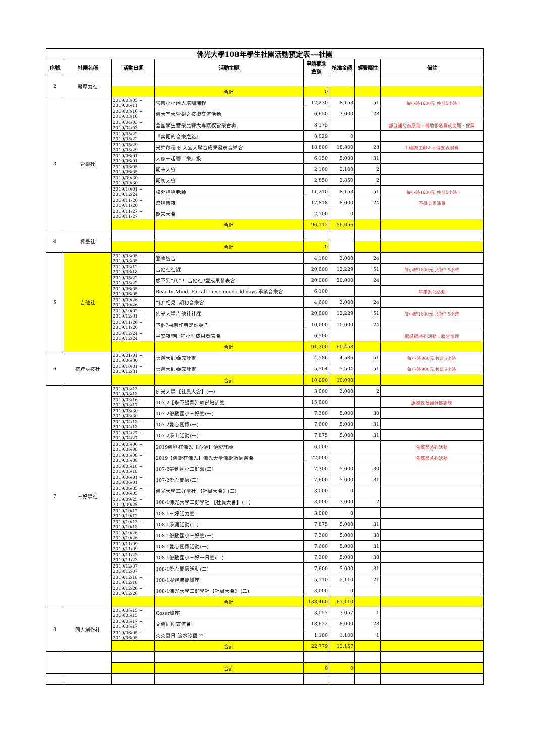| 佛光大學108年學生社團活動預定表---社團 | | | | | | | |
| 序號 | 社團名稱 | 活動日期 | 活動主題 | 申請補助金額 | 核准金額 | 經費屬性 | 備註 |
| 2 | 薪原力社 | | | | | | |
| | | | 合計 | 0 | | | |
| 3 | 管樂社 | 2019/03/05 ~ 2019/06/11 | 管樂小小達人培訓課程 | 12,230 | 8,153 | 51 | 每小時1600元,共計5小時 |
| | | 2019/03/16 ~ 2019/03/16 | 佛大宜大管樂之技術交流活動 | 6,650 | 3,000 | 28 | |
| | | 2019/04/03 ~ 2019/04/03 | 全國學生音樂比賽大專院校管樂合奏 | 8,175 | | | 部分補助為原則，補助報名費或交通、保險 |
| | | 2019/05/22 ~ 2019/05/22 | 『奕翔的音樂之路』 | 8,029 | 0 | | |
| | | 2019/05/29 ~ 2019/05/29 | 光榮啟程-佛大宜大聯合成果發表音樂會 | 18,800 | 18,800 | 28 | 1.輪流主辦2.不得支表演費 |
| | | 2019/06/01 ~ 2019/06/01 | 大家一起管『樂』扱 | 6,150 | 5,000 | 31 | |
| | | 2019/06/05 ~ 2019/06/05 | 期末大會 | 2,100 | 2,100 | 2 | |
| | | 2019/09/30 ~ 2019/09/30 | 期初大會 | 2,850 | 2,850 | 2 | |
| | | 2019/10/01 ~ 2019/12/24 | 校外指導老師 | 11,210 | 8,153 | 51 | 每小時1600元,共計5小時 |
| | | 2019/11/20 ~ 2019/11/20 | 悠揚樂夜 | 17,818 | 8,000 | 24 | 不得支表演費 |
| | | 2019/11/27 ~ 2019/11/27 | 期末大會 | 2,100 | 0 | | |
| | | | 合計 | 96,112 | 56,056 | | |
| 4 | 棒壘社 | | | | | | |
| | | | 合計 | 0 | | | |
| 5 | 吉他社 | 2019/03/05 ~ 2019/03/05 | 登峰造吉 | 4,100 | 3,000 | 24 | |
| | | 2019/03/12 ~ 2019/06/18 | 吉他社社課 | 20,000 | 12,229 | 51 | 每小時1600元,共計7.5小時 |
| | | 2019/05/22 ~ 2019/05/22 | 想不到“八”！ 吉他社?型成果發表會 | 20,000 | 20,000 | 24 | |
| | | 2019/06/05 ~ 2019/06/05 | Bear In Mind--For all these good old days 畢業音樂會 | 6,100 | | | 畢業系列活動 |
| | | 2019/09/26 ~ 2019/09/26 | ”初“相見 -期初音樂會 | 4,600 | 3,000 | 24 | |
| | | 2019/10/02 ~ 2019/12/31 | 佛光大學吉他社社課 | 20,000 | 12,229 | 51 | 每小時1600元,共計7.5小時 |
| | | 2019/11/20 ~ 2019/11/20 | 下個?曲創作者是你嗎？ | 10,000 | 10,000 | 24 | |
| | | 2019/12/24 ~ 2019/12/24 | 平安夜"吉"祥小型成果發表會 | 6,500 | | | 聖誕節系列活動，聯合辦理 |
| | | | 合計 | 91,300 | 60,458 | | |
| 6 | 棋牌競技社 | 2019/01/01 ~ 2019/06/30 | 桌遊大師養成計畫 | 4,586 | 4,586 | 51 | 每小時900元,共計5小時 |
| | | 2019/10/01 ~ 2019/12/31 | 桌遊大師養成計畫 | 5,504 | 5,504 | 51 | 每小時900元,共計6小時 |
| | | | 合計 | 10,090 | 10,090 | | |
| 7 | 三好學社 | 2019/03/13 ~ 2019/03/13 | 佛光大學【社員大會】(一) | 3,000 | 3,000 | 2 | |
| | | 2019/03/16 ~ 2019/03/17 | 107-2【永不退票】幹部培訓營 | 15,000 | | | 服務性社團幹部訓練 |
| | | 2019/03/30 ~ 2019/03/30 | 107-2帶動國小三好營(一) | 7,300 | 5,000 | 30 | |
| | | 2019/04/13 ~ 2019/04/13 | 107-2愛心關懷(一) | 7,600 | 5,000 | 31 | |
| | | 2019/04/27 ~ 2019/04/27 | 107-2淨山活動(一) | 7,875 | 5,000 | 31 | |
| | | 2019/05/06 ~ 2019/05/08 | 2019佛誕在佛光【心傳】傳燈許願 | 6,000 | | | 佛誕節系列活動 |
| | | 2019/05/08 ~ 2019/05/08 | 2019【佛誕在佛光】佛光大學佛誕節園遊會 | 22,000 | | | 佛誕節系列活動 |
| | | 2019/05/18 ~ 2019/05/18 | 107-2帶動國小三好營(二) | 7,300 | 5,000 | 30 | |
| | | 2019/06/01 ~ 2019/06/01 | 107-2愛心關懷(二) | 7,600 | 5,000 | 31 | |
| | | 2019/06/05 ~ 2019/06/05 | 佛光大學三好學社 【社員大會】(二) | 3,000 | 0 | | |
| | | 2019/09/25 ~ 2019/09/25 | 108-1佛光大學三好學社 【社員大會】(一) | 3,000 | 3,000 | 2 | |
| | | 2019/10/12 ~ 2019/10/12 | 108-1三好活力營 | 3,000 | 0 | | |
| | | 2019/10/13 ~ 2019/10/13 | 108-1淨灘活動(二) | 7,875 | 5,000 | 31 | |
| | | 2019/10/26 ~ 2019/10/26 | 108-1帶動國小三好營(一) | 7,300 | 5,000 | 30 | |
| | | 2019/11/09 ~ 2019/11/09 | 108-1愛心關懷活動(一) | 7,600 | 5,000 | 31 | |
| | | 2019/11/23 ~ 2019/11/23 | 108-1帶動國小三好一日營(二) | 7,300 | 5,000 | 30 | |
| | | 2019/12/07 ~ 2019/12/07 | 108-1愛心關懷活動(二) | 7,600 | 5,000 | 31 | |
| | | 2019/12/18 ~ 2019/12/18 | 108-1服務典範講座 | 5,110 | 5,110 | 21 | |
| | | 2019/12/26 ~ 2019/12/26 | 108-1佛光大學三好學社【社員大會】(二) | 3,000 | 0 | | |
| | | | 合計 | 138,460 | 61,110 | | |
| 8 | 同人創作社 | 2019/05/15 ~ 2019/05/15 | Coser講座 | 3,057 | 3,057 | 1 | |
| | | 2019/05/17 ~ 2019/05/17 | 文佛同創交流會 | 18,622 | 8,000 | 28 | |
| | | 2019/06/05 ~ 2019/06/05 | 炎炎夏日 流水涼麵 ?! | 1,100 | 1,100 | 1 | |
| | | | 合計 | 22,779 | 12,157 | | |
| | | | 合計 | 0 | 0 | | |